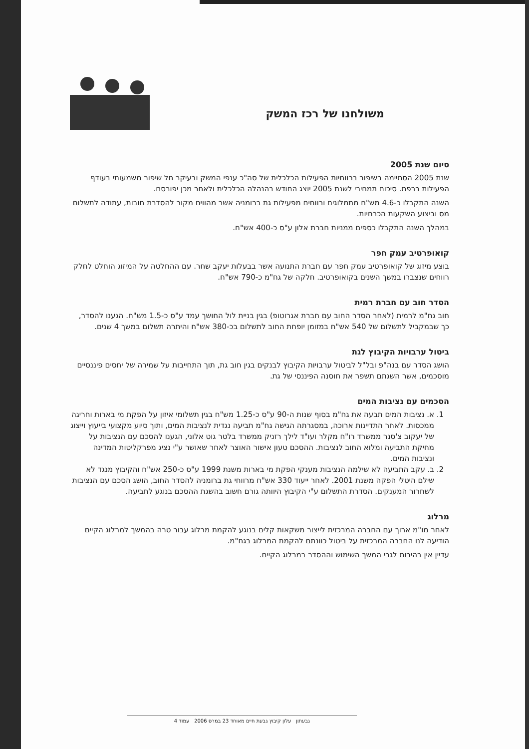משולחנו של רכז המשק
סיום שנת 2005
שנת 2005 הסתיימה בשיפור ברווחיות הפעילות הכלכלית של סה"כ ענפי המשק ובעיקר חל שיפור משמעותי בעודף הפעילות ברפת. סיכום תמחירי לשנת 2005 יוצג החודש בהנהלה הכלכלית ולאחר מכן יפורסם.
השנה התקבלו כ-4.6 מש"ח מתמלוגים ורווחים מפעילות גת ברומניה אשר מהווים מקור להסדרת חובות, עתודה לתשלום מס וביצוע השקעות הכרחיות.
במהלך השנה התקבלו כספים ממניות חברת אלון ע"ס כ-400 אש"ח.
קואופרטיב עמק חפר
בוצע מיזוג של קואופרטיב עמק חפר עם חברת התנועה אשר בבעלות יעקב שחר. עם ההחלטה על המיזוג הוחלט לחלק רווחים שנצברו במשך השנים בקואופרטיב. חלקה של גח"מ כ-790 אש"ח.
הסדר חוב עם חברת רמית
חוב גח"מ לרמית (לאחר הסדר החוב עם חברת אגרוטופ) בגין בניית לול החושך עמד ע"ס כ-1.5 מש"ח. הגענו להסדר, כך שבמקביל לתשלום של 540 אש"ח במזומן יופחת החוב לתשלום בכ-380 אש"ח והיתרה תשלום במשך 4 שנים.
ביטול ערבויות הקיבוץ לגת
הושג הסדר עם בנה"פ ובל"ל לביטול ערבויות הקיבוץ לבנקים בגין חוב גת, תוך התחייבות על שמירה של יחסים פיננסיים מוסכמים, אשר השגתם תשפר את חוסנה הפיננסי של גת.
הסכמים עם נציבות המים
1. א. נציבות המים תבעה את גח"מ בסוף שנות ה-90 ע"ס כ-1.25 מש"ח בגין תשלומי איזון על הפקת מי בארות וחריגה ממכסות. לאחר התדיינות ארוכה, במסגרתה הגישה גח"מ תביעה נגדית לנציבות המים, ותוך סיוע מקצועי בייעוץ וייצוג של יעקוב צ'סנר ממשרד רו"ח מקלר ועו"ד לילך רזניק ממשרד בלטר גוט אלוני, הגענו להסכם עם הנציבות על מחיקת התביעה ומלוא החוב לנציבות. ההסכם טעון אישור האוצר לאחר שאושר ע"י נציג מפרקליטות המדינה ונציבות המים.
2. ב. עקב התביעה לא שילמה הנציבות מענקי הפקת מי בארות משנת 1999 ע"ס כ-250 אש"ח והקיבוץ מנגד לא שילם היטלי הפקה משנת 2001. לאחר ייעוד 330 אש"ח מרווחי גת ברומניה להסדר החוב, הושג הסכם עם הנציבות לשחרור המענקים. הסדרת התשלום ע"י הקיבוץ היוותה גורם חשוב בהשגת ההסכם בנוגע לתביעה.
מרלוג
לאחר מו"מ ארוך עם החברה המרכזית לייצור משקאות קלים בנוגע להקמת מרלוג עבור טרה בהמשך למרלוג הקיים הודיעה לנו החברה המרכזית על ביטול כוונתם להקמת המרלוג בגח"מ.
עדיין אין בהירות לגבי המשך השימוש וההסדר במרלוג הקיים.
גבעתון עלון קיבוץ גבעת חיים מאוחד 23 במרס 2006 עמוד 4